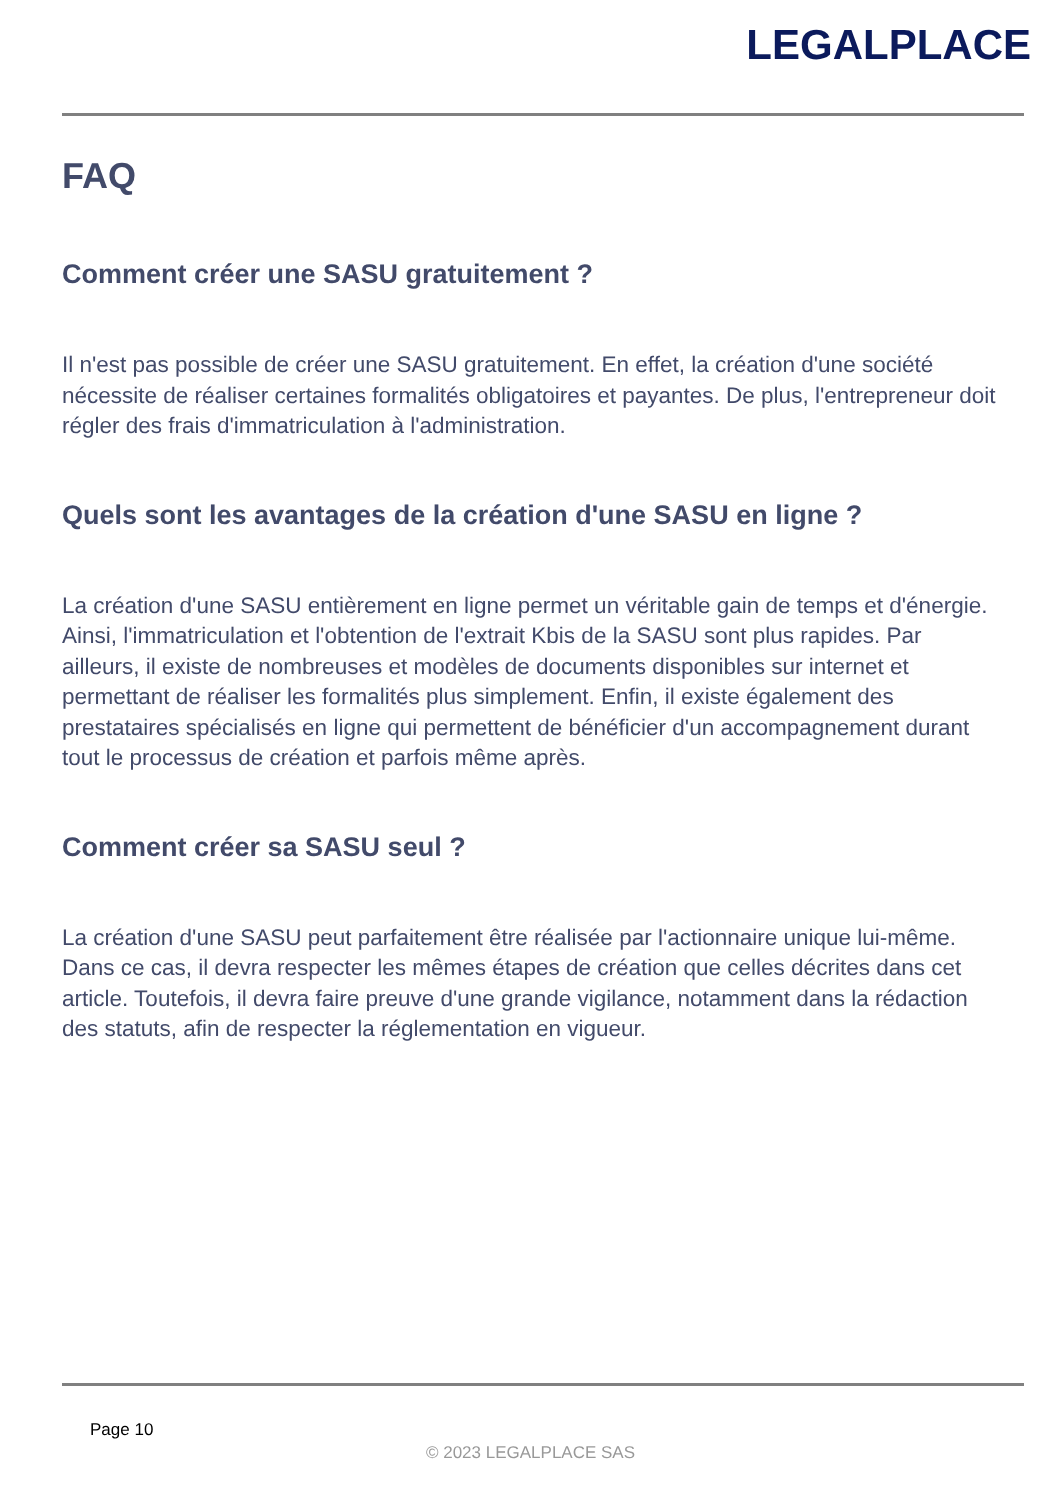LEGALPLACE
FAQ
Comment créer une SASU gratuitement ?
Il n'est pas possible de créer une SASU gratuitement. En effet, la création d'une société nécessite de réaliser certaines formalités obligatoires et payantes. De plus, l'entrepreneur doit régler des frais d'immatriculation à l'administration.
Quels sont les avantages de la création d'une SASU en ligne ?
La création d'une SASU entièrement en ligne permet un véritable gain de temps et d'énergie. Ainsi, l'immatriculation et l'obtention de l'extrait Kbis de la SASU sont plus rapides. Par ailleurs, il existe de nombreuses et modèles de documents disponibles sur internet et permettant de réaliser les formalités plus simplement. Enfin, il existe également des prestataires spécialisés en ligne qui permettent de bénéficier d'un accompagnement durant tout le processus de création et parfois même après.
Comment créer sa SASU seul ?
La création d'une SASU peut parfaitement être réalisée par l'actionnaire unique lui-même. Dans ce cas, il devra respecter les mêmes étapes de création que celles décrites dans cet article. Toutefois, il devra faire preuve d'une grande vigilance, notamment dans la rédaction des statuts, afin de respecter la réglementation en vigueur.
Page 10
© 2023 LEGALPLACE SAS